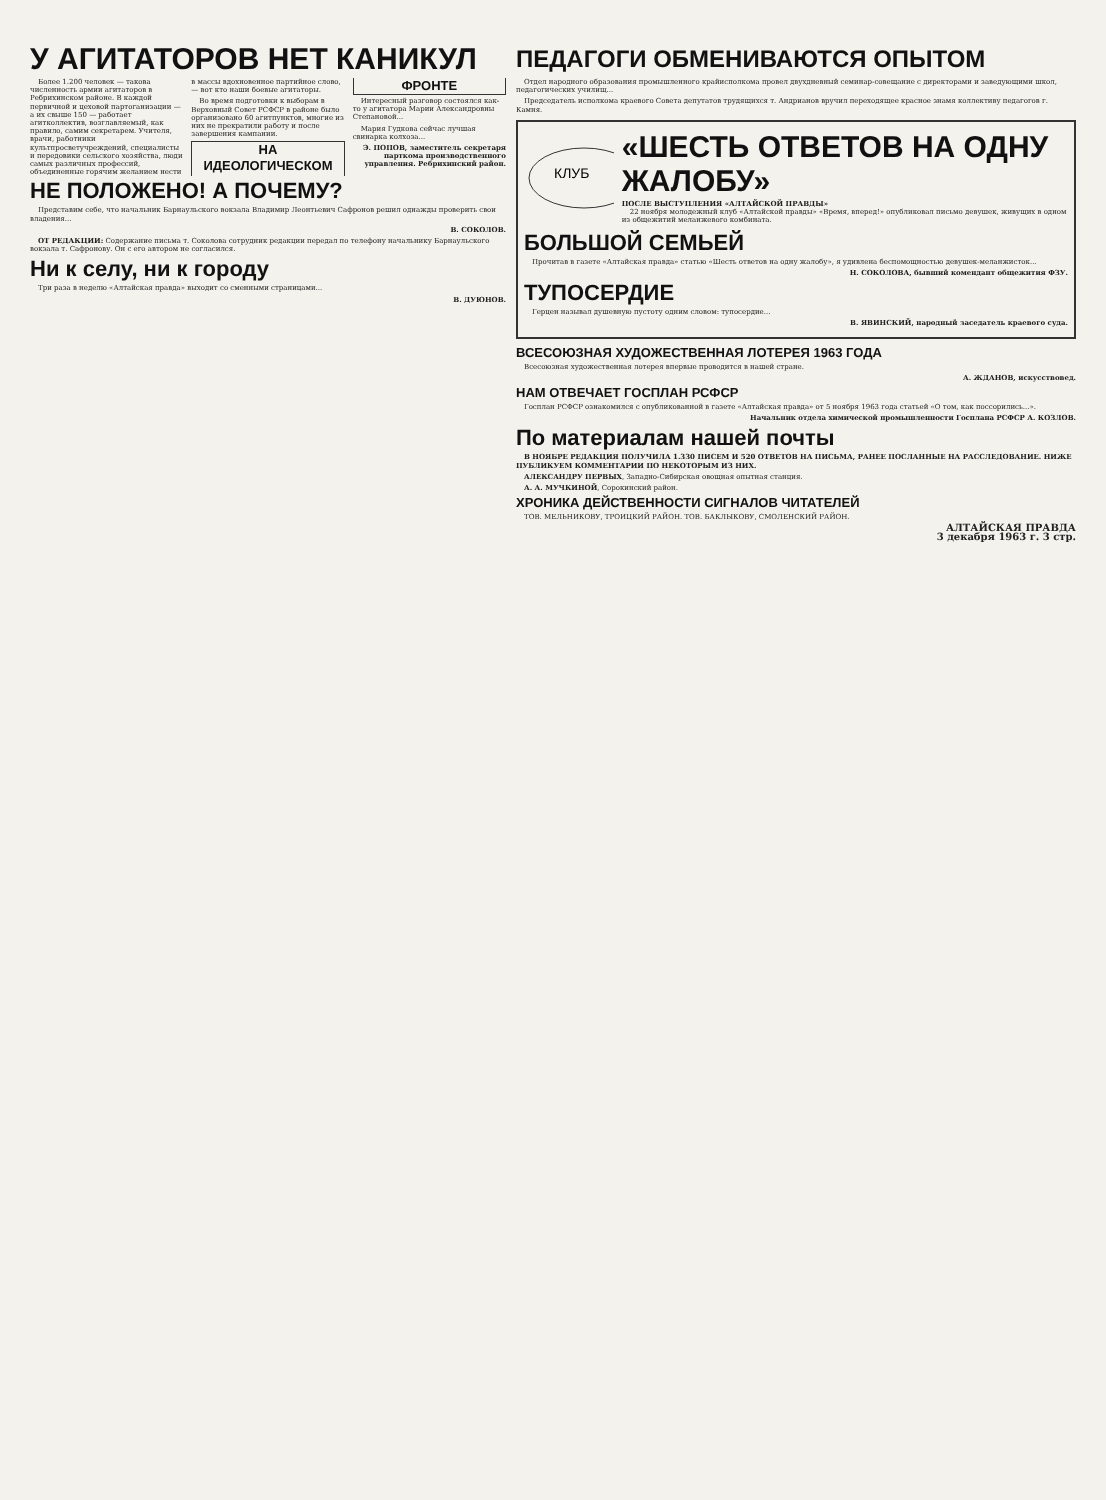У АГИТАТОРОВ НЕТ КАНИКУЛ
Более 1.200 человек — такова численность армии агитаторов в Ребрихинском районе. В каждой первичной и цеховой партоганизации — а их свыше 150 — работает агитколлектив, возглавляемый, как правило, самим секретарем. Учителя, врачи, работники культпросветучреждений, специалисты и передовики сельского хозяйства, люди самых различных профессий, объединенные горячим желанием нести в массы вдохновенное партийное слово, — вот кто наши боевые агитаторы.
Во время подготовки к выборам в Верховный Совет РСФСР в районе было организовано 60 агитпунктов, многие из них не прекратили работу и после завершения кампании.
НА ИДЕОЛОГИЧЕСКОМ ФРОНТЕ
Интересный разговор состоялся как-то у агитатора Марии Александровны Степановой...
Мария Гудкова сейчас лучшая свинарка колхоза...
Э. ПОПОВ, заместитель секретаря парткома производственного управления. Ребрихинский район.
НЕ ПОЛОЖЕНО! А ПОЧЕМУ?
Представим себе, что начальник Барнаульского вокзала Владимир Леонтьевич Сафронов решил однажды проверить свои владения...
В. СОКОЛОВ.
ОТ РЕДАКЦИИ: Содержание письма т. Соколова сотрудник редакции передал по телефону начальнику Барнаульского вокзала т. Сафронову. Он с его автором не согласился.
Ни к селу, ни к городу
Три раза в неделю «Алтайская правда» выходит со сменными страницами...
В. ДУЮНОВ.
ПЕДАГОГИ ОБМЕНИВАЮТСЯ ОПЫТОМ
Отдел народного образования промышленного крайисполкома провел двухдневный семинар-совещание с директорами и заведующими школ, педагогических училищ...
Председатель исполкома краевого Совета депутатов трудящихся т. Андрианов вручил переходящее красное знамя коллективу педагогов г. Камня.
КЛУБ
«ШЕСТЬ ОТВЕТОВ НА ОДНУ ЖАЛОБУ»
ПОСЛЕ ВЫСТУПЛЕНИЯ «АЛТАЙСКОЙ ПРАВДЫ»
22 ноября молодежный клуб «Алтайской правды» «Время, вперед!» опубликовал письмо девушек, живущих в одном из общежитий меланжевого комбината.
БОЛЬШОЙ СЕМЬЕЙ
Прочитав в газете «Алтайская правда» статью «Шесть ответов на одну жалобу», я удивлена беспомощностью девушек-меланжисток...
Н. СОКОЛОВА, бывший комендант общежития ФЗУ.
ТУПОСЕРДИЕ
Герцен называл душевную пустоту одним словом: тупосердие...
В. ЯВИНСКИЙ, народный заседатель краевого суда.
ВСЕСОЮЗНАЯ ХУДОЖЕСТВЕННАЯ ЛОТЕРЕЯ 1963 ГОДА
Всесоюзная художественная лотерея впервые проводится в нашей стране.
А. ЖДАНОВ, искусствовед.
НАМ ОТВЕЧАЕТ ГОСПЛАН РСФСР
Госплан РСФСР ознакомился с опубликованной в газете «Алтайская правда» от 5 ноября 1963 года статьей «О том, как поссорились...».
Начальник отдела химической промышленности Госплана РСФСР А. КОЗЛОВ.
По материалам нашей почты
В НОЯБРЕ РЕДАКЦИЯ ПОЛУЧИЛА 1.330 ПИСЕМ И 520 ОТВЕТОВ НА ПИСЬМА, РАНЕЕ ПОСЛАННЫЕ НА РАССЛЕДОВАНИЕ. НИЖЕ ПУБЛИКУЕМ КОММЕНТАРИИ ПО НЕКОТОРЫМ ИЗ НИХ.
АЛЕКСАНДРУ ПЕРВЫХ, Западно-Сибирская овощная опытная станция.
А. А. МУЧКИНОЙ, Сорокинский район.
ХРОНИКА ДЕЙСТВЕННОСТИ СИГНАЛОВ ЧИТАТЕЛЕЙ
ТОВ. МЕЛЬНИКОВУ, ТРОИЦКИЙ РАЙОН. ТОВ. БАКЛЫКОВУ, СМОЛЕНСКИЙ РАЙОН.
АЛТАЙСКАЯ ПРАВДА
3 декабря 1963 г. 3 стр.